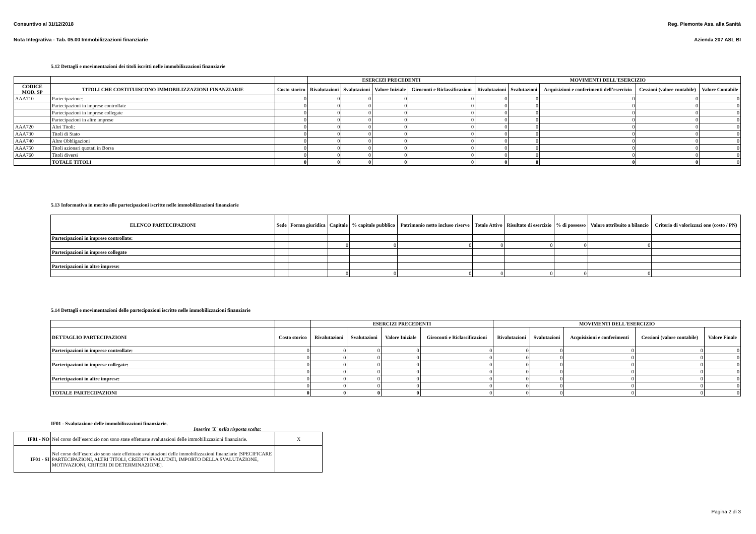Consuntivo al 31/12/2018 Reg. Piemonte Ass. alla Sanità
Nota Integrativa - Tab. 05.00 Immobilizzazioni finanziarie Azienda 207 ASL BI
5.12 Dettagli e movimentazioni dei titoli iscritti nelle immobilizzazioni finanziarie
| | | | ESERCIZI PRECEDENTI | | | | MOVIMENTI DELL'ESERCIZIO | | | | |
| --- | --- | --- | --- | --- | --- | --- | --- | --- | --- | --- | --- |
| CODICE MOD. SP | TITOLI CHE COSTITUISCONO IMMOBILIZZAZIONI FINANZIARIE | Costo storico | Rivalutazioni | Svalutazioni | Valore Iniziale | Giroconti e Riclassificazioni | Rivalutazioni | Svalutazioni | Acquisizioni e conferimenti dell’esercizio | Cessioni (valore contabile) | Valore Contabile |
| AAA710 | Partecipazione: | 0 | 0 | 0 | 0 | 0 | 0 | 0 | 0 | 0 | 0 |
| | Partecipazioni in imprese controllate | 0 | 0 | 0 | 0 | 0 | 0 | 0 | 0 | 0 | 0 |
| | Partecipazioni in imprese collegate | 0 | 0 | 0 | 0 | 0 | 0 | 0 | 0 | 0 | 0 |
| | Partecipazioni in altre imprese | 0 | 0 | 0 | 0 | 0 | 0 | 0 | 0 | 0 | 0 |
| AAA720 | Altri Titoli: | 0 | 0 | 0 | 0 | 0 | 0 | 0 | 0 | 0 | 0 |
| AAA730 | Titoli di Stato | 0 | 0 | 0 | 0 | 0 | 0 | 0 | 0 | 0 | 0 |
| AAA740 | Altre Obbligazioni | 0 | 0 | 0 | 0 | 0 | 0 | 0 | 0 | 0 | 0 |
| AAA750 | Titoli azionari quotati in Borsa | 0 | 0 | 0 | 0 | 0 | 0 | 0 | 0 | 0 | 0 |
| AAA760 | Titoli diversi | 0 | 0 | 0 | 0 | 0 | 0 | 0 | 0 | 0 | 0 |
| | TOTALE TITOLI | 0 | 0 | 0 | 0 | 0 | 0 | 0 | 0 | 0 | 0 |
5.13 Informativa in merito alle partecipazioni iscritte nelle immobilizzazioni finanziarie
| ELENCO PARTECIPAZIONI | Sede | Forma giuridica | Capitale | % capitale pubblico | Patrimonio netto incluso riserve | Totale Attivo | Risultato di esercizio | % di possesso | Valore attribuito a bilancio | Criterio di valorizzazi one (costo / PN) |
| --- | --- | --- | --- | --- | --- | --- | --- | --- | --- | --- |
| Partecipazioni in imprese controllate: | | | | | | | | | | |
| | | | 0 | 0 | 0 | 0 | 0 | 0 | 0 | |
| Partecipazioni in imprese collegate | | | | | | | | | | |
| Partecipazioni in altre imprese: | | | | | | | | | | |
| | | | 0 | 0 | 0 | 0 | 0 | 0 | 0 | |
5.14 Dettagli e movimentazioni delle partecipazioni iscritte nelle immobilizzazioni finanziarie
| | | ESERCIZI PRECEDENTI | | | | MOVIMENTI DELL'ESERCIZIO | | | | |
| --- | --- | --- | --- | --- | --- | --- | --- | --- | --- | --- |
| DETTAGLIO PARTECIPAZIONI | Costo storico | Rivalutazioni | Svalutazioni | Valore Iniziale | Giroconti e Riclassificazioni | Rivalutazioni | Svalutazioni | Acquisizioni e conferimenti | Cessioni (valore contabile) | Valore Finale |
| Partecipazioni in imprese controllate: | 0 | 0 | 0 | 0 | 0 | 0 | 0 | 0 | 0 | 0 |
| | 0 | 0 | 0 | 0 | 0 | 0 | 0 | 0 | 0 | 0 |
| Partecipazioni in imprese collegate: | 0 | 0 | 0 | 0 | 0 | 0 | 0 | 0 | 0 | 0 |
| | 0 | 0 | 0 | 0 | 0 | 0 | 0 | 0 | 0 | 0 |
| Partecipazioni in altre imprese: | 0 | 0 | 0 | 0 | 0 | 0 | 0 | 0 | 0 | 0 |
| | 0 | 0 | 0 | 0 | 0 | 0 | 0 | 0 | 0 | 0 |
| TOTALE PARTECIPAZIONI | 0 | 0 | 0 | 0 | 0 | 0 | 0 | 0 | 0 | 0 |
IF01 - Svalutazione delle immobilizzazioni finanziarie.
Inserire 'X' nella risposta scelta:
| IF01 - NO | Nel corso dell’esercizio non sono state effettuate svalutazioni delle immobilizzazioni finanziarie. | X |
| IF01 - SI | Nel corso dell’esercizio sono state effettuate svalutazioni delle immobilizzazioni finanziarie [SPECIFICARE PARTECIPAZIONI, ALTRI TITOLI, CREDITI SVALUTATI, IMPORTO DELLA SVALUTAZIONE, MOTIVAZIONI, CRITERI DI DETERMINAZIONE]. | |
Pagina 2 di 3